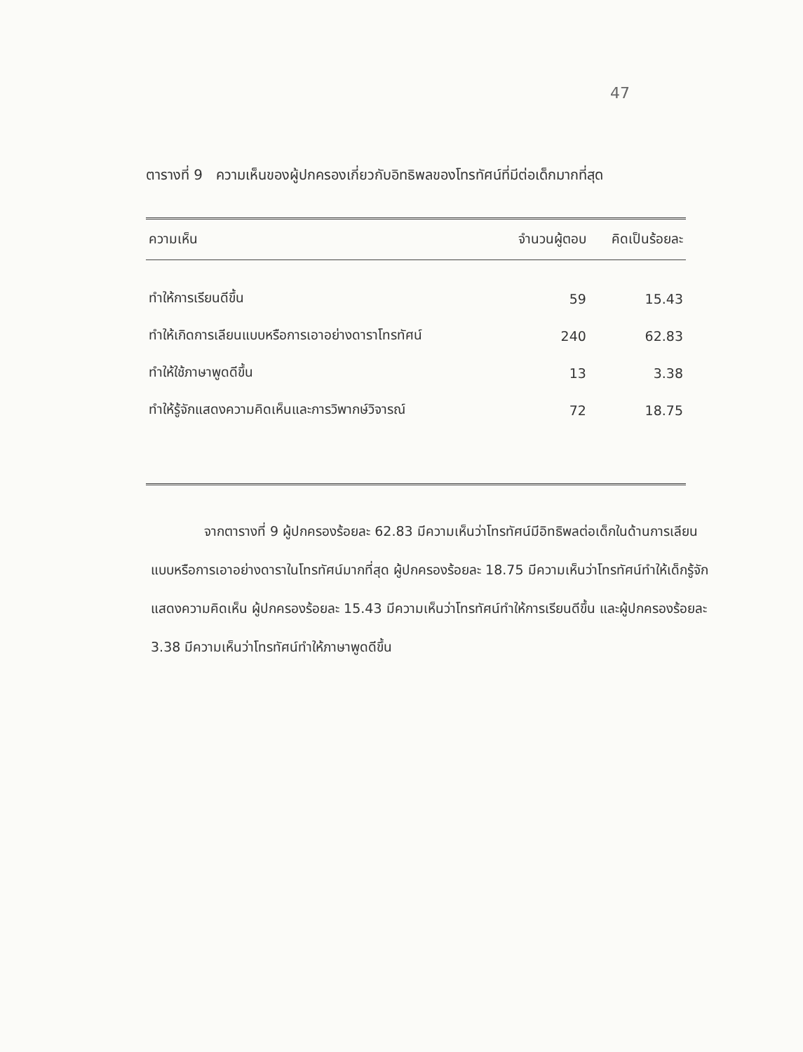47
ตารางที่ 9 ความเห็นของผู้ปกครองเกี่ยวกับอิทธิพลของโทรทัศน์ที่มีต่อเด็กมากที่สุด
| ความเห็น | จำนวนผู้ตอบ | คิดเป็นร้อยละ |
| --- | --- | --- |
| ทำให้การเรียนดีขึ้น | 59 | 15.43 |
| ทำให้เกิดการเลียนแบบหรือการเอาอย่างดาราโทรทัศน์ | 240 | 62.83 |
| ทำให้ใช้ภาษาพูดดีขึ้น | 13 | 3.38 |
| ทำให้รู้จักแสดงความคิดเห็นและการวิพากษ์วิจารณ์ | 72 | 18.75 |
    จากตารางที่ 9 ผู้ปกครองร้อยละ 62.83 มีความเห็นว่าโทรทัศน์มีอิทธิพลต่อเด็กในด้านการเลียนแบบหรือการเอาอย่างดาราในโทรทัศน์มากที่สุด ผู้ปกครองร้อยละ 18.75 มีความเห็นว่าโทรทัศน์ทำให้เด็กรู้จักแสดงความคิดเห็น ผู้ปกครองร้อยละ 15.43 มีความเห็นว่าโทรทัศน์ทำให้การเรียนดีขึ้น และผู้ปกครองร้อยละ 3.38 มีความเห็นว่าโทรทัศน์ทำให้ภาษาพูดดีขึ้น